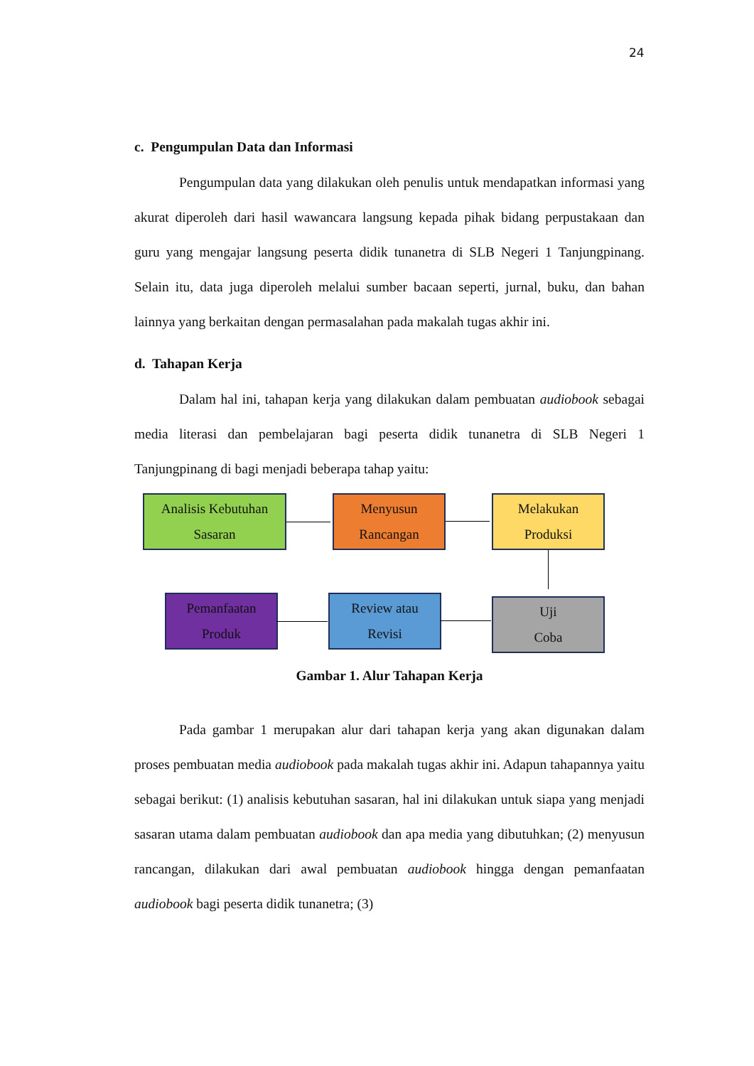24
c. Pengumpulan Data dan Informasi
Pengumpulan data yang dilakukan oleh penulis untuk mendapatkan informasi yang akurat diperoleh dari hasil wawancara langsung kepada pihak bidang perpustakaan dan guru yang mengajar langsung peserta didik tunanetra di SLB Negeri 1 Tanjungpinang. Selain itu, data juga diperoleh melalui sumber bacaan seperti, jurnal, buku, dan bahan lainnya yang berkaitan dengan permasalahan pada makalah tugas akhir ini.
d. Tahapan Kerja
Dalam hal ini, tahapan kerja yang dilakukan dalam pembuatan audiobook sebagai media literasi dan pembelajaran bagi peserta didik tunanetra di SLB Negeri 1 Tanjungpinang di bagi menjadi beberapa tahap yaitu:
Analisis Kebutuhan
Sasaran
Menyusun
Rancangan
Melakukan
Produksi
Pemanfaatan
Produk
Review atau
Revisi
Uji
Coba
Gambar 1. Alur Tahapan Kerja
Pada gambar 1 merupakan alur dari tahapan kerja yang akan digunakan dalam proses pembuatan media audiobook pada makalah tugas akhir ini. Adapun tahapannya yaitu sebagai berikut: (1) analisis kebutuhan sasaran, hal ini dilakukan untuk siapa yang menjadi sasaran utama dalam pembuatan audiobook dan apa media yang dibutuhkan; (2) menyusun rancangan, dilakukan dari awal pembuatan audiobook hingga dengan pemanfaatan audiobook bagi peserta didik tunanetra; (3)